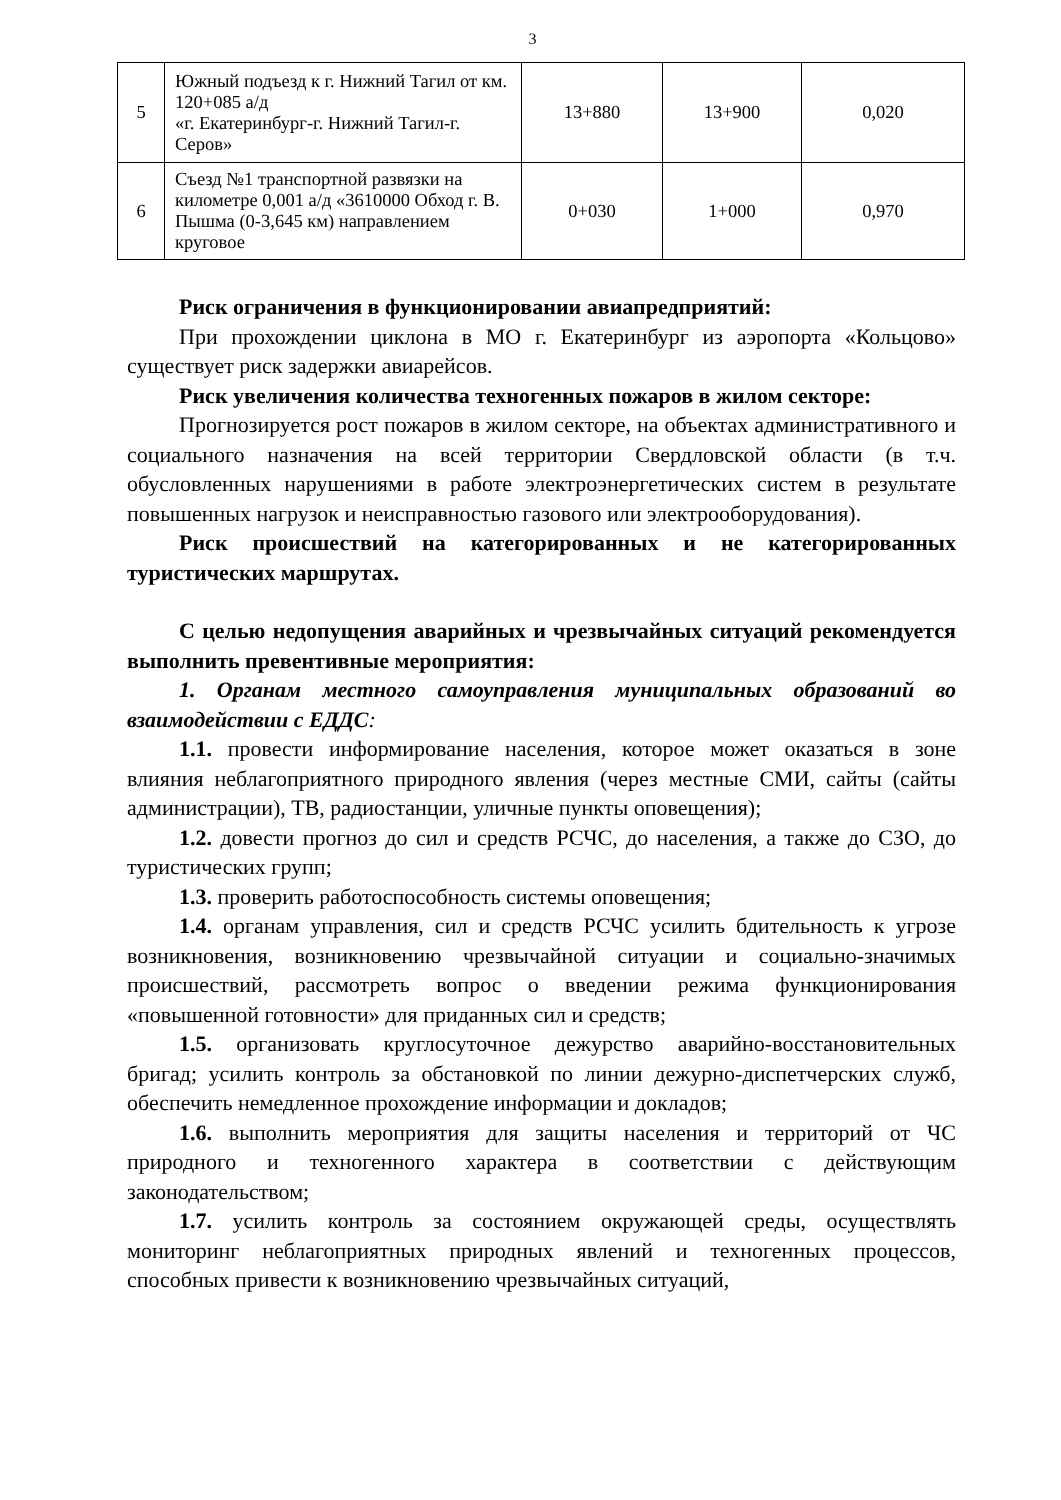3
| 5 | Южный подъезд к г. Нижний Тагил от км. 120+085 а/д «г. Екатеринбург-г. Нижний Тагил-г. Серов» | 13+880 | 13+900 | 0,020 |
| 6 | Съезд №1 транспортной развязки на километре 0,001 а/д «3610000 Обход г. В. Пышма (0-3,645 км) направлением круговое | 0+030 | 1+000 | 0,970 |
Риск ограничения в функционировании авиапредприятий:
При прохождении циклона в МО г. Екатеринбург из аэропорта «Кольцово» существует риск задержки авиарейсов.
Риск увеличения количества техногенных пожаров в жилом секторе:
Прогнозируется рост пожаров в жилом секторе, на объектах административного и социального назначения на всей территории Свердловской области (в т.ч. обусловленных нарушениями в работе электроэнергетических систем в результате повышенных нагрузок и неисправностью газового или электрооборудования).
Риск происшествий на категорированных и не категорированных туристических маршрутах.
С целью недопущения аварийных и чрезвычайных ситуаций рекомендуется выполнить превентивные мероприятия:
1. Органам местного самоуправления муниципальных образований во взаимодействии с ЕДДС:
1.1. провести информирование населения, которое может оказаться в зоне влияния неблагоприятного природного явления (через местные СМИ, сайты (сайты администрации), ТВ, радиостанции, уличные пункты оповещения);
1.2. довести прогноз до сил и средств РСЧС, до населения, а также до СЗО, до туристических групп;
1.3. проверить работоспособность системы оповещения;
1.4. органам управления, сил и средств РСЧС усилить бдительность к угрозе возникновения, возникновению чрезвычайной ситуации и социально-значимых происшествий, рассмотреть вопрос о введении режима функционирования «повышенной готовности» для приданных сил и средств;
1.5. организовать круглосуточное дежурство аварийно-восстановительных бригад; усилить контроль за обстановкой по линии дежурно-диспетчерских служб, обеспечить немедленное прохождение информации и докладов;
1.6. выполнить мероприятия для защиты населения и территорий от ЧС природного и техногенного характера в соответствии с действующим законодательством;
1.7. усилить контроль за состоянием окружающей среды, осуществлять мониторинг неблагоприятных природных явлений и техногенных процессов, способных привести к возникновению чрезвычайных ситуаций,